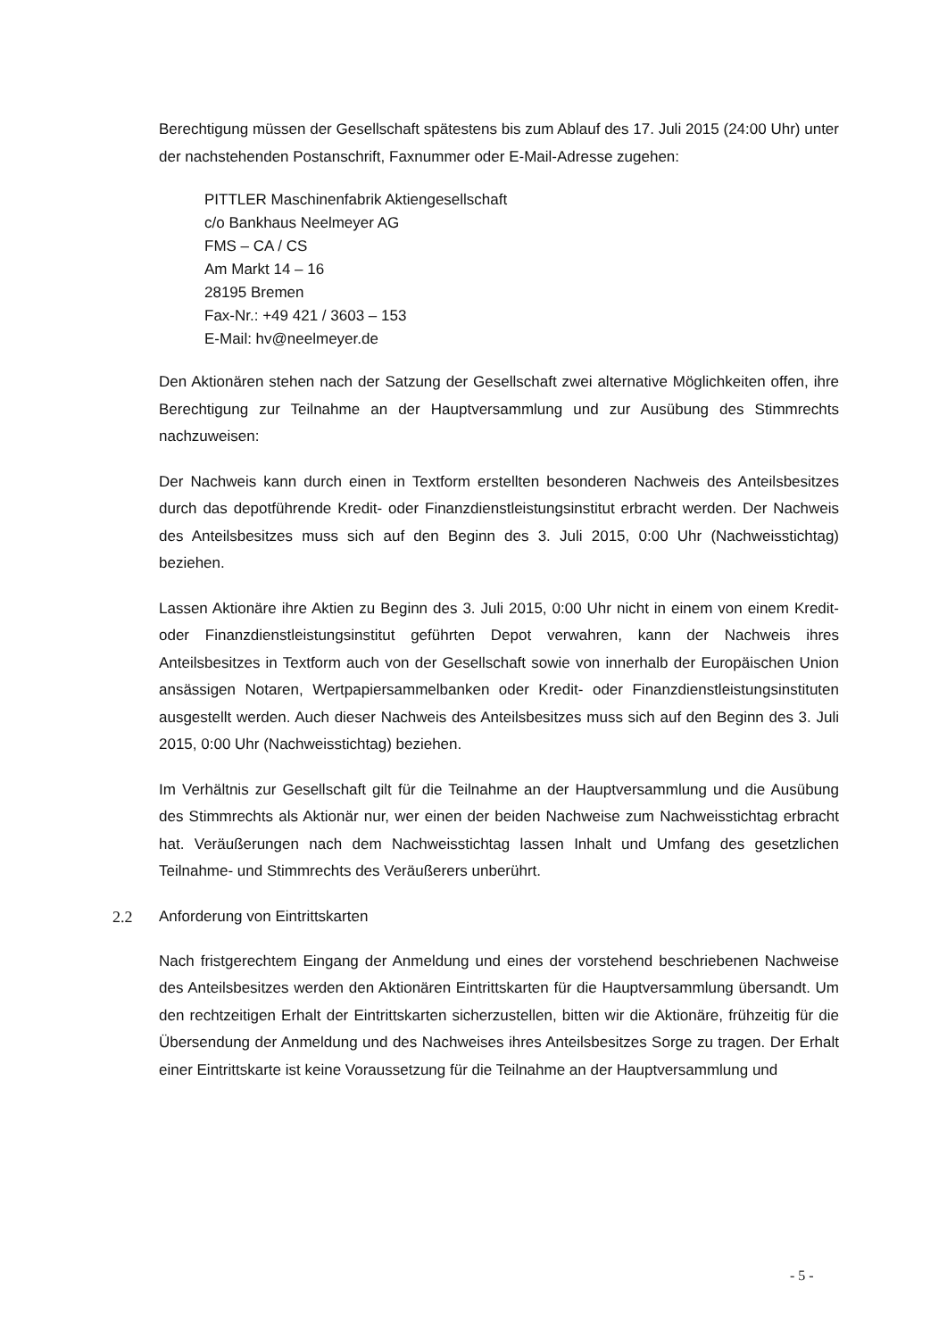Berechtigung müssen der Gesellschaft spätestens bis zum Ablauf des 17. Juli 2015 (24:00 Uhr) unter der nachstehenden Postanschrift, Faxnummer oder E-Mail-Adresse zugehen:
PITTLER Maschinenfabrik Aktiengesellschaft
c/o Bankhaus Neelmeyer AG
FMS – CA / CS
Am Markt 14 – 16
28195 Bremen
Fax-Nr.: +49 421 / 3603 – 153
E-Mail: hv@neelmeyer.de
Den Aktionären stehen nach der Satzung der Gesellschaft zwei alternative Möglichkeiten offen, ihre Berechtigung zur Teilnahme an der Hauptversammlung und zur Ausübung des Stimmrechts nachzuweisen:
Der Nachweis kann durch einen in Textform erstellten besonderen Nachweis des Anteilsbesitzes durch das depotführende Kredit- oder Finanzdienstleistungsinstitut erbracht werden. Der Nachweis des Anteilsbesitzes muss sich auf den Beginn des 3. Juli 2015, 0:00 Uhr (Nachweisstichtag) beziehen.
Lassen Aktionäre ihre Aktien zu Beginn des 3. Juli 2015, 0:00 Uhr nicht in einem von einem Kredit- oder Finanzdienstleistungsinstitut geführten Depot verwahren, kann der Nachweis ihres Anteilsbesitzes in Textform auch von der Gesellschaft sowie von innerhalb der Europäischen Union ansässigen Notaren, Wertpapiersammelbanken oder Kredit- oder Finanzdienstleistungsinstituten ausgestellt werden. Auch dieser Nachweis des Anteilsbesitzes muss sich auf den Beginn des 3. Juli 2015, 0:00 Uhr (Nachweisstichtag) beziehen.
Im Verhältnis zur Gesellschaft gilt für die Teilnahme an der Hauptversammlung und die Ausübung des Stimmrechts als Aktionär nur, wer einen der beiden Nachweise zum Nachweisstichtag erbracht hat. Veräußerungen nach dem Nachweisstichtag lassen Inhalt und Umfang des gesetzlichen Teilnahme- und Stimmrechts des Veräußerers unberührt.
2.2 Anforderung von Eintrittskarten
Nach fristgerechtem Eingang der Anmeldung und eines der vorstehend beschriebenen Nachweise des Anteilsbesitzes werden den Aktionären Eintrittskarten für die Hauptversammlung übersandt. Um den rechtzeitigen Erhalt der Eintrittskarten sicherzustellen, bitten wir die Aktionäre, frühzeitig für die Übersendung der Anmeldung und des Nachweises ihres Anteilsbesitzes Sorge zu tragen. Der Erhalt einer Eintrittskarte ist keine Voraussetzung für die Teilnahme an der Hauptversammlung und
- 5 -